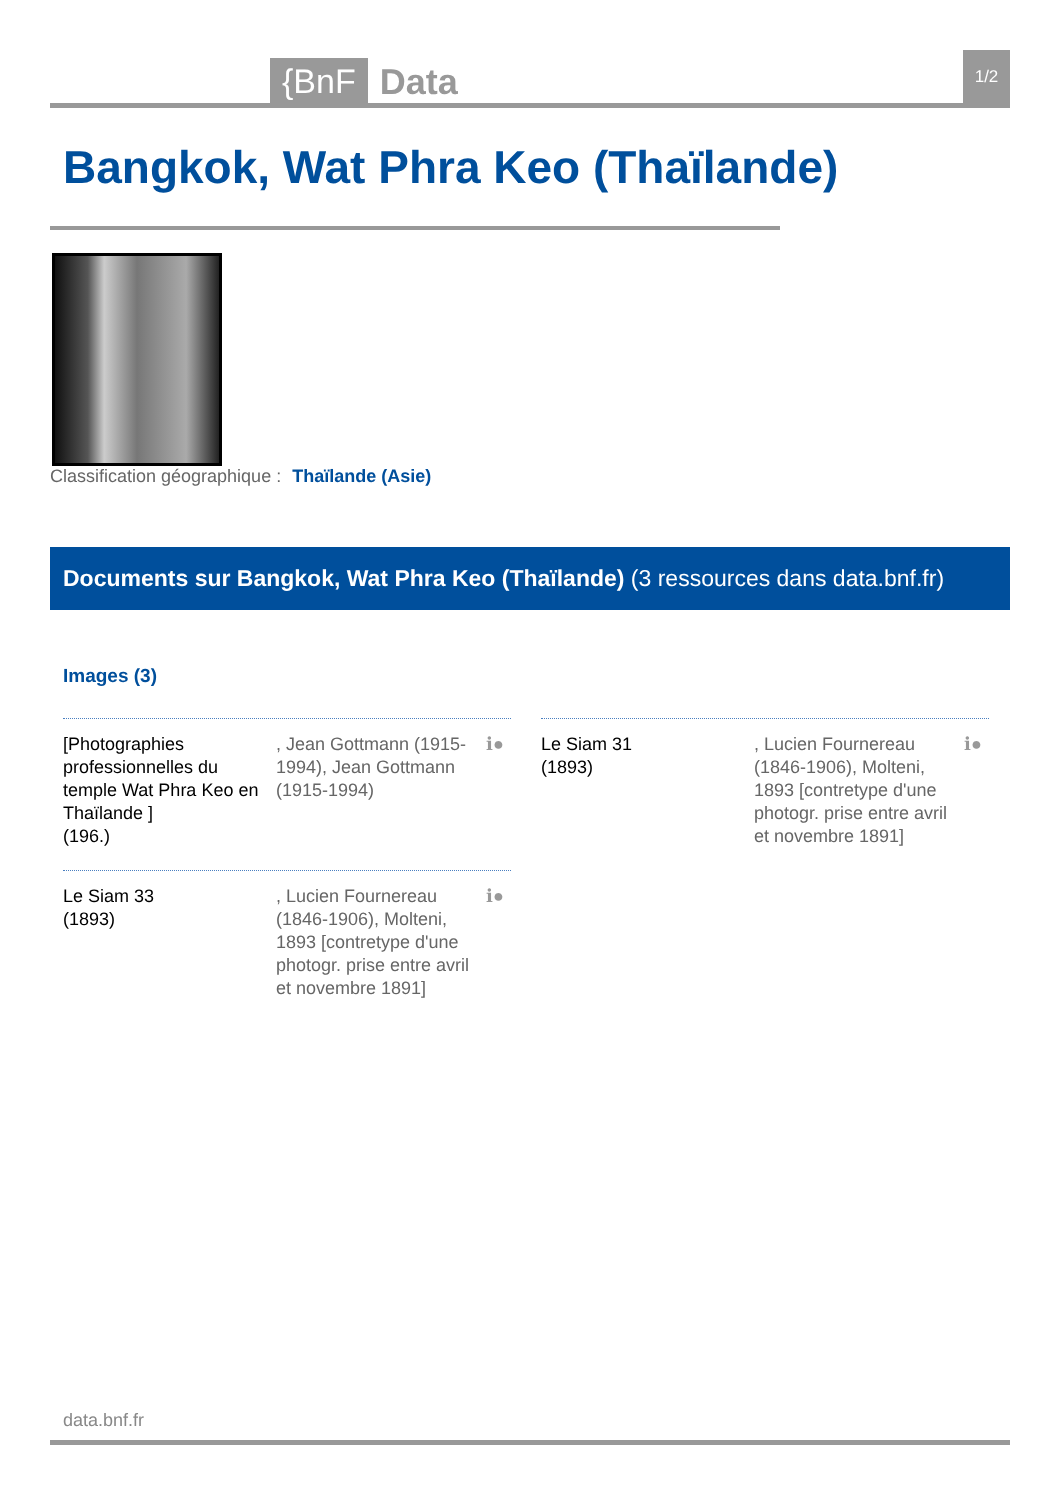{BnF Data 1/2
Bangkok, Wat Phra Keo (Thaïlande)
Classification géographique : Thaïlande (Asie)
Documents sur Bangkok, Wat Phra Keo (Thaïlande) (3 ressources dans data.bnf.fr)
Images (3)
[Photographies professionnelles du temple Wat Phra Keo en Thaïlande ]
(196.)
, Jean Gottmann (1915-1994), Jean Gottmann (1915-1994)
ℹ●
Le Siam 31
(1893)
, Lucien Fournereau (1846-1906), Molteni, 1893 [contretype d'une photogr. prise entre avril et novembre 1891]
ℹ●
Le Siam 33
(1893)
, Lucien Fournereau (1846-1906), Molteni, 1893 [contretype d'une photogr. prise entre avril et novembre 1891]
ℹ●
data.bnf.fr